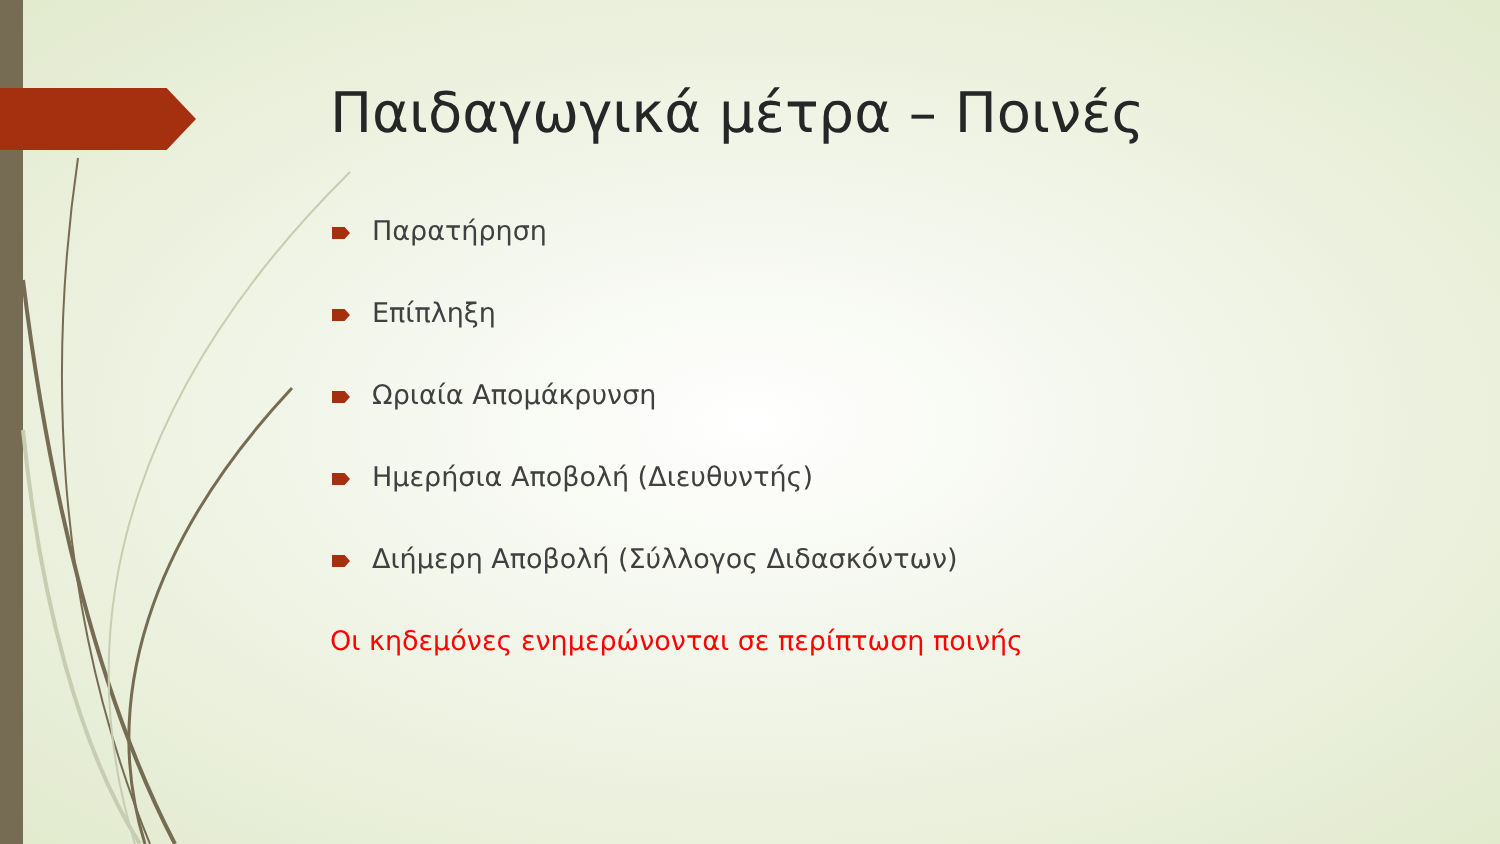Παιδαγωγικά μέτρα – Ποινές
Παρατήρηση
Επίπληξη
Ωριαία Απομάκρυνση
Ημερήσια Αποβολή (Διευθυντής)
Διήμερη Αποβολή (Σύλλογος Διδασκόντων)
Οι κηδεμόνες ενημερώνονται σε περίπτωση ποινής